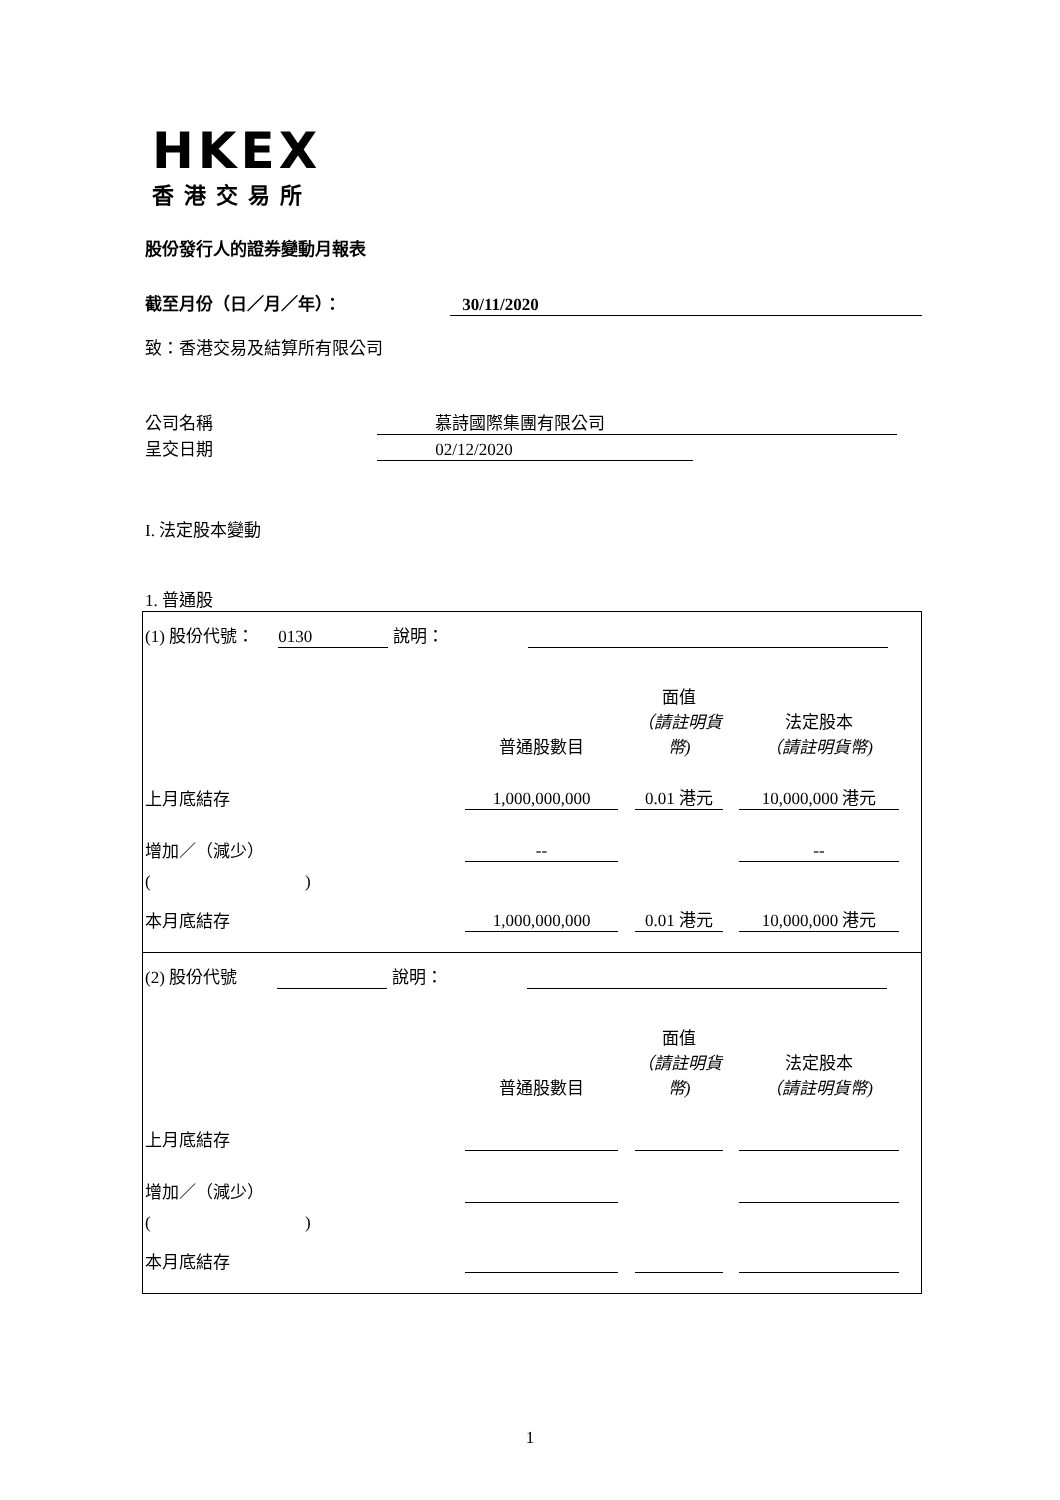HKEX
香港交易所
股份發行人的證券變動月報表
截至月份（日／月／年）： 30/11/2020
致：香港交易及結算所有限公司
公司名稱 慕詩國際集團有限公司
呈交日期 02/12/2020
I. 法定股本變動
1. 普通股
| (1) 股份代號： 0130 說明： 普通股數目 面值 （請註明貨幣) 法定股本 （請註明貨幣) 上月底結存 1,000,000,000 0.01 港元 10,000,000 港元 增加／（減少） -- -- ( ) 本月底結存 1,000,000,000 0.01 港元 10,000,000 港元 |
| (2) 股份代號 說明： 普通股數目 面值 （請註明貨幣) 法定股本 （請註明貨幣) 上月底結存 增加／（減少） ( ) 本月底結存 |
1